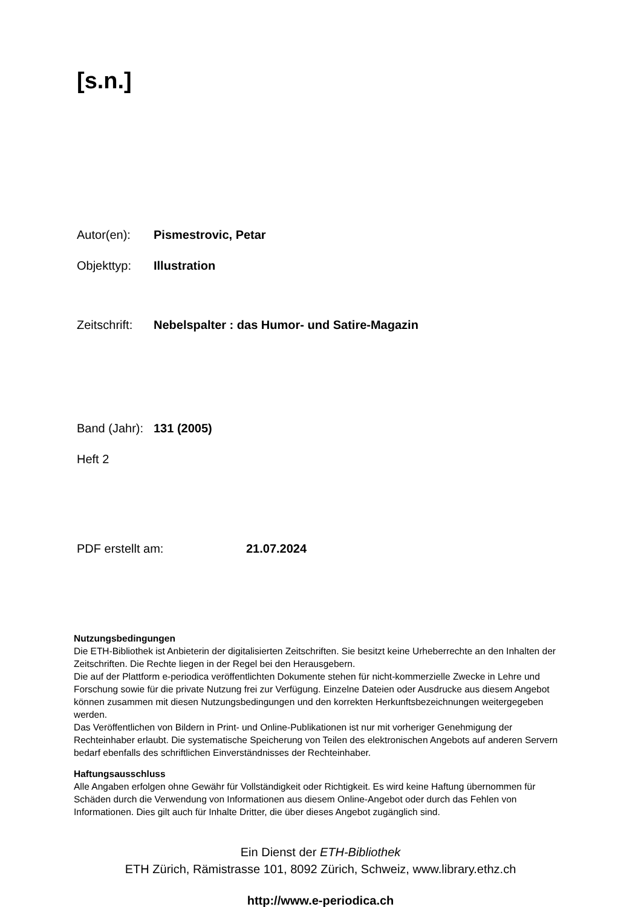[s.n.]
Autor(en): Pismestrovic, Petar
Objekttyp: Illustration
Zeitschrift: Nebelspalter : das Humor- und Satire-Magazin
Band (Jahr): 131 (2005)
Heft 2
PDF erstellt am: 21.07.2024
Nutzungsbedingungen
Die ETH-Bibliothek ist Anbieterin der digitalisierten Zeitschriften. Sie besitzt keine Urheberrechte an den Inhalten der Zeitschriften. Die Rechte liegen in der Regel bei den Herausgebern.
Die auf der Plattform e-periodica veröffentlichten Dokumente stehen für nicht-kommerzielle Zwecke in Lehre und Forschung sowie für die private Nutzung frei zur Verfügung. Einzelne Dateien oder Ausdrucke aus diesem Angebot können zusammen mit diesen Nutzungsbedingungen und den korrekten Herkunftsbezeichnungen weitergegeben werden.
Das Veröffentlichen von Bildern in Print- und Online-Publikationen ist nur mit vorheriger Genehmigung der Rechteinhaber erlaubt. Die systematische Speicherung von Teilen des elektronischen Angebots auf anderen Servern bedarf ebenfalls des schriftlichen Einverständnisses der Rechteinhaber.
Haftungsausschluss
Alle Angaben erfolgen ohne Gewähr für Vollständigkeit oder Richtigkeit. Es wird keine Haftung übernommen für Schäden durch die Verwendung von Informationen aus diesem Online-Angebot oder durch das Fehlen von Informationen. Dies gilt auch für Inhalte Dritter, die über dieses Angebot zugänglich sind.
Ein Dienst der ETH-Bibliothek
ETH Zürich, Rämistrasse 101, 8092 Zürich, Schweiz, www.library.ethz.ch
http://www.e-periodica.ch